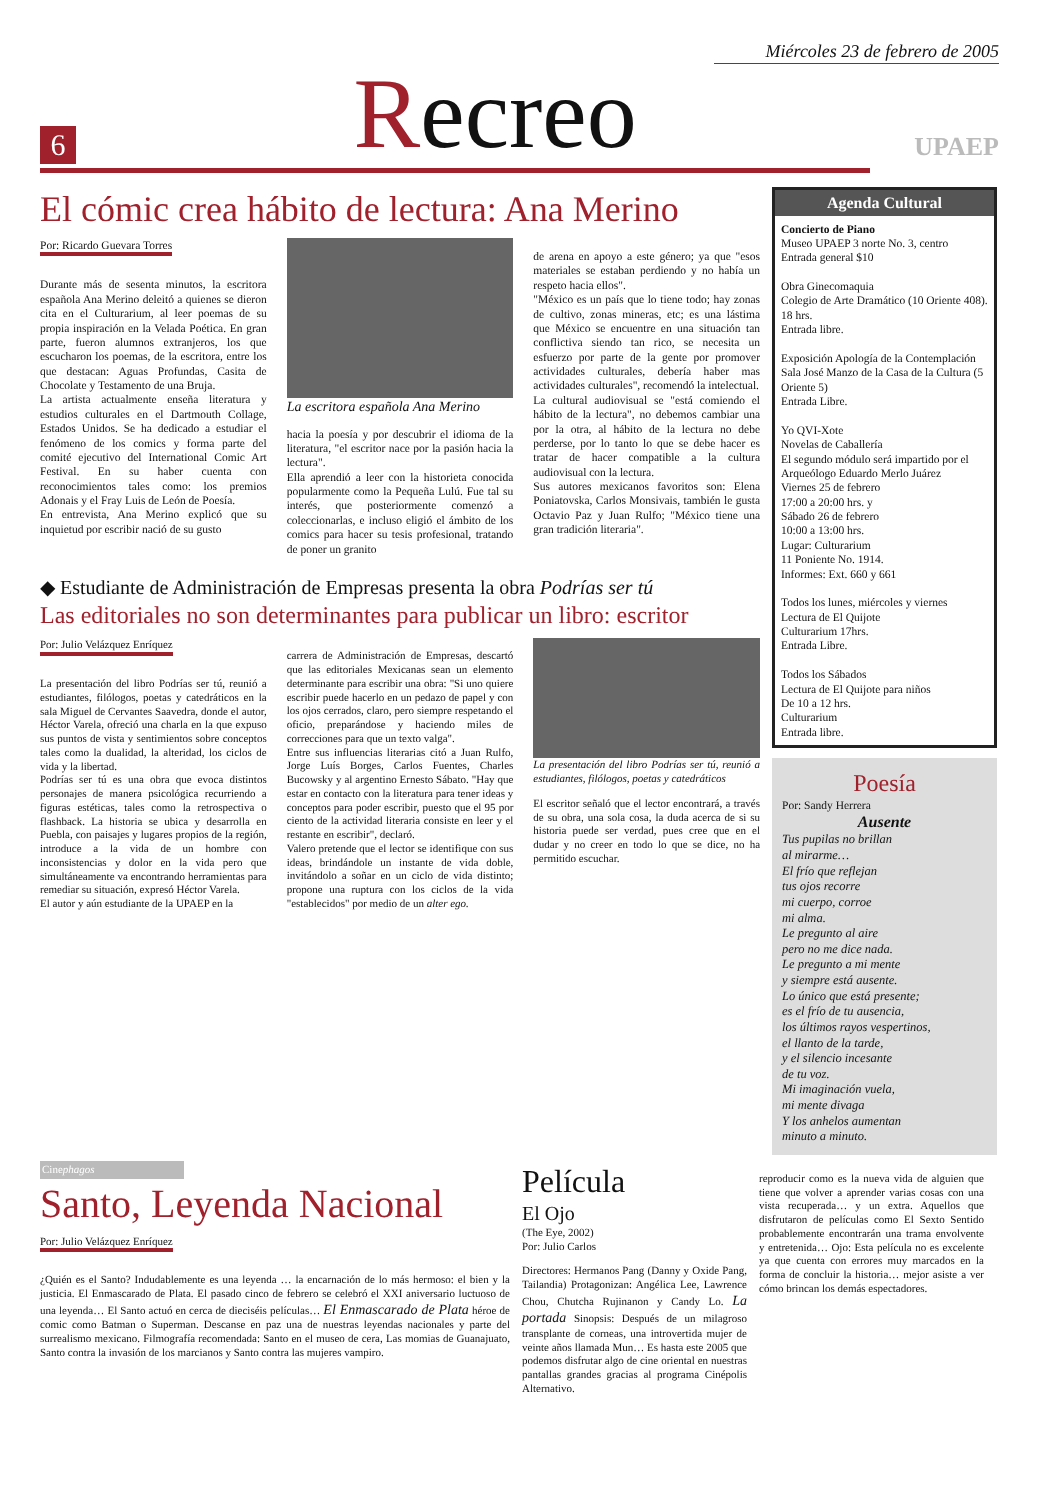Miércoles 23 de febrero de 2005
6
Recreo
UPAEP
El cómic crea hábito de lectura: Ana Merino
Por: Ricardo Guevara Torres
Durante más de sesenta minutos, la escritora española Ana Merino deleitó a quienes se dieron cita en el Culturarium, al leer poemas de su propia inspiración en la Velada Poética. En gran parte, fueron alumnos extranjeros, los que escucharon los poemas, de la escritora, entre los que destacan: Aguas Profundas, Casita de Chocolate y Testamento de una Bruja.
La artista actualmente enseña literatura y estudios culturales en el Dartmouth Collage, Estados Unidos. Se ha dedicado a estudiar el fenómeno de los comics y forma parte del comité ejecutivo del International Comic Art Festival. En su haber cuenta con reconocimientos tales como: los premios Adonais y el Fray Luis de León de Poesía.
En entrevista, Ana Merino explicó que su inquietud por escribir nació de su gusto
La escritora española Ana Merino
hacia la poesía y por descubrir el idioma de la literatura, "el escritor nace por la pasión hacia la lectura".
Ella aprendió a leer con la historieta conocida popularmente como la Pequeña Lulú. Fue tal su interés, que posteriormente comenzó a coleccionarlas, e incluso eligió el ámbito de los comics para hacer su tesis profesional, tratando de poner un granito
de arena en apoyo a este género; ya que "esos materiales se estaban perdiendo y no había un respeto hacia ellos".
"México es un país que lo tiene todo; hay zonas de cultivo, zonas mineras, etc; es una lástima que México se encuentre en una situación tan conflictiva siendo tan rico, se necesita un esfuerzo por parte de la gente por promover actividades culturales, debería haber mas actividades culturales", recomendó la intelectual.
La cultural audiovisual se "está comiendo el hábito de la lectura", no debemos cambiar una por la otra, al hábito de la lectura no debe perderse, por lo tanto lo que se debe hacer es tratar de hacer compatible a la cultura audiovisual con la lectura.
Sus autores mexicanos favoritos son: Elena Poniatovska, Carlos Monsivais, también le gusta Octavio Paz y Juan Rulfo; "México tiene una gran tradición literaria".
◆ Estudiante de Administración de Empresas presenta la obra Podrías ser tú
Las editoriales no son determinantes para publicar un libro: escritor
Por: Julio Velázquez Enríquez
La presentación del libro Podrías ser tú, reunió a estudiantes, filólogos, poetas y catedráticos en la sala Miguel de Cervantes Saavedra, donde el autor, Héctor Varela, ofreció una charla en la que expuso sus puntos de vista y sentimientos sobre conceptos tales como la dualidad, la alteridad, los ciclos de vida y la libertad.
Podrías ser tú es una obra que evoca distintos personajes de manera psicológica recurriendo a figuras estéticas, tales como la retrospectiva o flashback. La historia se ubica y desarrolla en Puebla, con paisajes y lugares propios de la región, introduce a la vida de un hombre con inconsistencias y dolor en la vida pero que simultáneamente va encontrando herramientas para remediar su situación, expresó Héctor Varela.
El autor y aún estudiante de la UPAEP en la
carrera de Administración de Empresas, descartó que las editoriales Mexicanas sean un elemento determinante para escribir una obra: "Si uno quiere escribir puede hacerlo en un pedazo de papel y con los ojos cerrados, claro, pero siempre respetando el oficio, preparándose y haciendo miles de correcciones para que un texto valga".
Entre sus influencias literarias citó a Juan Rulfo, Jorge Luís Borges, Carlos Fuentes, Charles Bucowsky y al argentino Ernesto Sábato. "Hay que estar en contacto con la literatura para tener ideas y conceptos para poder escribir, puesto que el 95 por ciento de la actividad literaria consiste en leer y el restante en escribir", declaró.
Valero pretende que el lector se identifique con sus ideas, brindándole un instante de vida doble, invitándolo a soñar en un ciclo de vida distinto; propone una ruptura con los ciclos de la vida "establecidos" por medio de un alter ego.
La presentación del libro Podrías ser tú, reunió a estudiantes, filólogos, poetas y catedráticos
El escritor señaló que el lector encontrará, a través de su obra, una sola cosa, la duda acerca de si su historia puede ser verdad, pues cree que en el dudar y no creer en todo lo que se dice, no ha permitido escuchar.
Agenda Cultural
Concierto de Piano
Museo UPAEP 3 norte No. 3, centro
Entrada general $10
Obra Ginecomaquia
Colegio de Arte Dramático (10 Oriente 408).
18 hrs.
Entrada libre.
Exposición Apología de la Contemplación
Sala José Manzo de la Casa de la Cultura (5 Oriente 5)
Entrada Libre.
Yo QVI-Xote
Novelas de Caballería
El segundo módulo será impartido por el Arqueólogo Eduardo Merlo Juárez
Viernes 25 de febrero
17:00 a 20:00 hrs. y
Sábado 26 de febrero
10:00 a 13:00 hrs.
Lugar: Culturarium
11 Poniente No. 1914.
Informes: Ext. 660 y 661
Todos los lunes, miércoles y viernes
Lectura de El Quijote
Culturarium 17hrs.
Entrada Libre.
Todos los Sábados
Lectura de El Quijote para niños
De 10 a 12 hrs.
Culturarium
Entrada libre.
Poesía
Por: Sandy Herrera
Ausente
Tus pupilas no brillan
al mirarme…
El frío que reflejan
tus ojos recorre
mi cuerpo, corroe
mi alma.
Le pregunto al aire
pero no me dice nada.
Le pregunto a mi mente
y siempre está ausente.
Lo único que está presente;
es el frío de tu ausencia,
los últimos rayos vespertinos,
el llanto de la tarde,
y el silencio incesante
de tu voz.
Mi imaginación vuela,
mi mente divaga
Y los anhelos aumentan
minuto a minuto.
Cinephagos
Santo, Leyenda Nacional
Por: Julio Velázquez Enríquez
¿Quién es el Santo? Indudablemente es una leyenda … la encarnación de lo más hermoso: el bien y la justicia. El Enmascarado de Plata. El pasado cinco de febrero se celebró el XXI aniversario luctuoso de una leyenda… El Santo actuó en cerca de dieciséis películas… El Enmascarado de Plata héroe de comic como Batman o Superman. Descanse en paz una de nuestras leyendas nacionales y parte del surrealismo mexicano. Filmografía recomendada: Santo en el museo de cera, Las momias de Guanajuato, Santo contra la invasión de los marcianos y Santo contra las mujeres vampiro.
Película
El Ojo
(The Eye, 2002)
Por: Julio Carlos
Directores: Hermanos Pang (Danny y Oxide Pang, Tailandia) Protagonizan: Angélica Lee, Lawrence Chou, Chutcha Rujinanon y Candy Lo. La portada Sinopsis: Después de un milagroso transplante de corneas, una introvertida mujer de veinte años llamada Mun… Es hasta este 2005 que podemos disfrutar algo de cine oriental en nuestras pantallas grandes gracias al programa Cinépolis Alternativo.
reproducir como es la nueva vida de alguien que tiene que volver a aprender varias cosas con una vista recuperada… y un extra. Aquellos que disfrutaron de películas como El Sexto Sentido probablemente encontrarán una trama envolvente y entretenida… Ojo: Esta película no es excelente ya que cuenta con errores muy marcados en la forma de concluir la historia… mejor asiste a ver cómo brincan los demás espectadores.